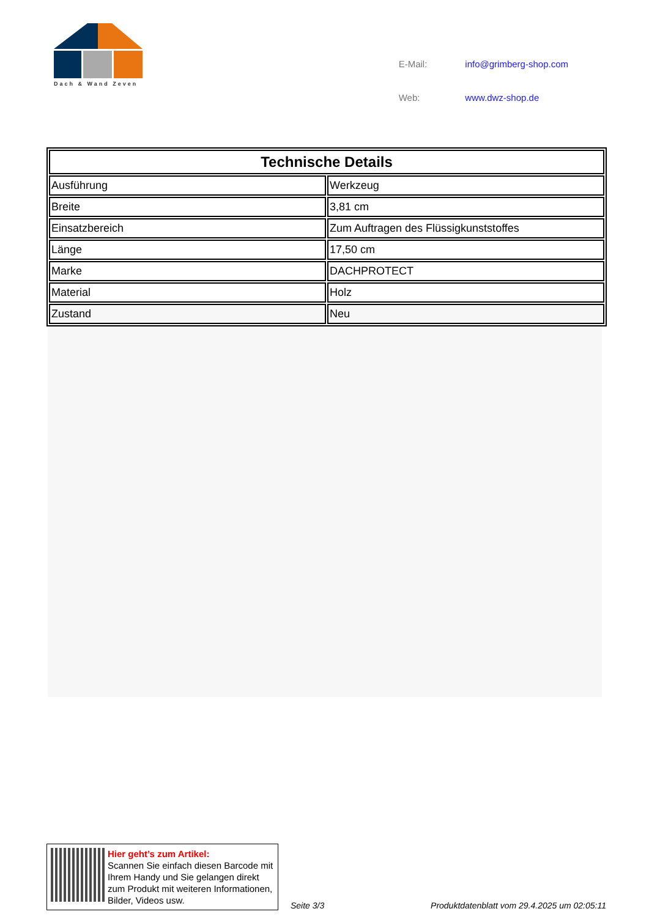Dach & Wand Zeven
| E-Mail: | info@grimberg-shop.com |
| Web: | www.dwz-shop.de |
| Technische Details | |
| --- | --- |
| Ausführung | Werkzeug |
| Breite | 3,81 cm |
| Einsatzbereich | Zum Auftragen des Flüssigkunststoffes |
| Länge | 17,50 cm |
| Marke | DACHPROTECT |
| Material | Holz |
| Zustand | Neu |
Hier geht’s zum Artikel:
Scannen Sie einfach diesen Barcode mit Ihrem Handy und Sie gelangen direkt zum Produkt mit weiteren Informationen, Bilder, Videos usw.
Seite 3/3
Produktdatenblatt vom 29.4.2025 um 02:05:11